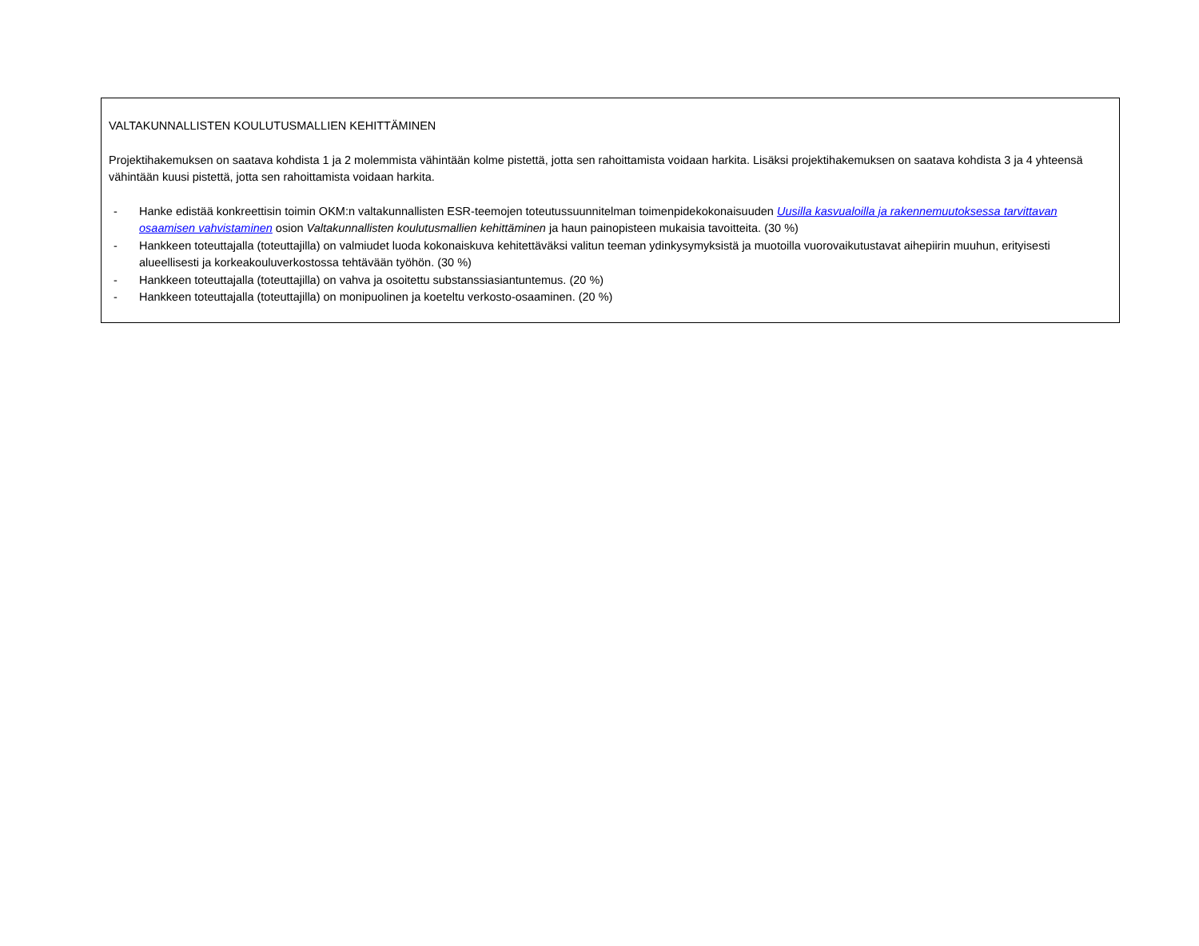VALTAKUNNALLISTEN KOULUTUSMALLIEN KEHITTÄMINEN
Projektihakemuksen on saatava kohdista 1 ja 2 molemmista vähintään kolme pistettä, jotta sen rahoittamista voidaan harkita. Lisäksi projektihakemuksen on saatava kohdista 3 ja 4 yhteensä vähintään kuusi pistettä, jotta sen rahoittamista voidaan harkita.
- Hanke edistää konkreettisin toimin OKM:n valtakunnallisten ESR-teemojen toteutussuunnitelman toimenpidekokonaisuuden Uusilla kasvualoilla ja rakennemuutoksessa tarvittavan osaamisen vahvistaminen osion Valtakunnallisten koulutusmallien kehittäminen ja haun painopisteen mukaisia tavoitteita. (30 %)
- Hankkeen toteuttajalla (toteuttajilla) on valmiudet luoda kokonaiskuva kehitettäväksi valitun teeman ydinkysymyksistä ja muotoilla vuorovaikutustavat aihepiirin muuhun, erityisesti alueellisesti ja korkeakouluverkostossa tehtävään työhön. (30 %)
- Hankkeen toteuttajalla (toteuttajilla) on vahva ja osoitettu substanssiasiantuntemus. (20 %)
- Hankkeen toteuttajalla (toteuttajilla) on monipuolinen ja koeteltu verkosto-osaaminen. (20 %)